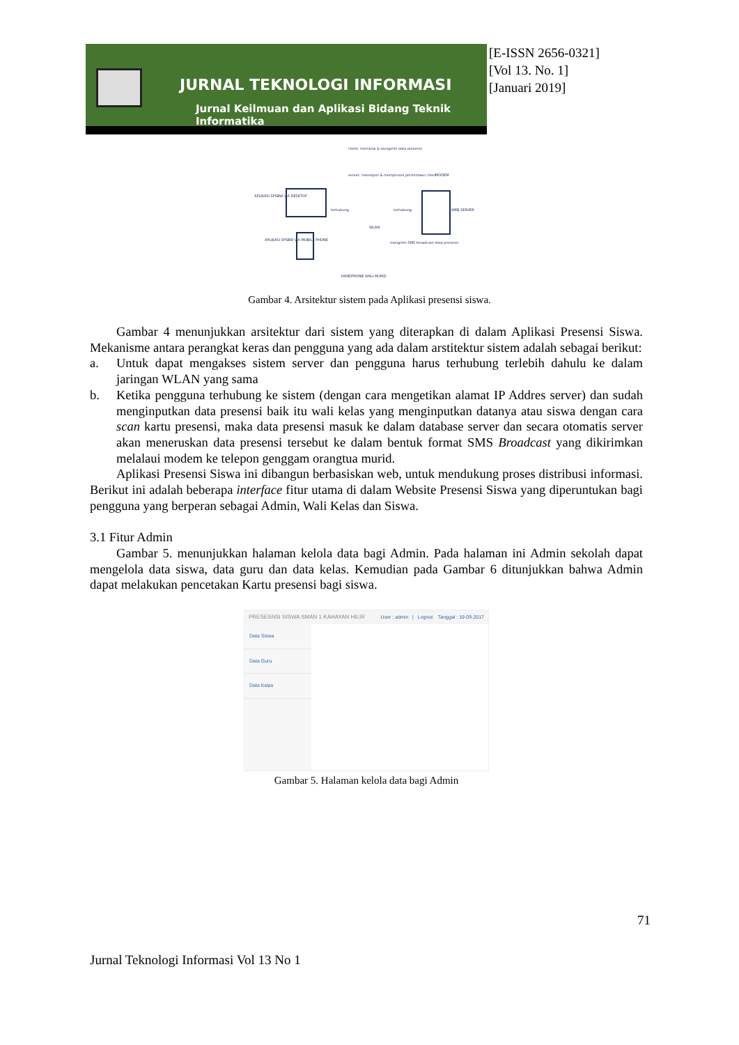JURNAL TEKNOLOGI INFORMASI
Jurnal Keilmuan dan Aplikasi Bidang Teknik Informatika
[E-ISSN 2656-0321]
[Vol 13. No. 1]
[Januari 2019]
client: meminta & mengirim data presensi
server: merespon & memproses permintaan client
MODEM
APLIKASI SPSBW VIA DESKTOP
terhubung terhubung WEB SERVER
WLAN
APLIKASI SPSBW VIA MOBILE PHONE
mengirim SMS broadcast data presensi
HANDPHONE WALI MURID
Gambar 4. Arsitektur sistem pada Aplikasi presensi siswa.
Gambar 4 menunjukkan arsitektur dari sistem yang diterapkan di dalam Aplikasi Presensi Siswa. Mekanisme antara perangkat keras dan pengguna yang ada dalam arstitektur sistem adalah sebagai berikut:
a. Untuk dapat mengakses sistem server dan pengguna harus terhubung terlebih dahulu ke dalam jaringan WLAN yang sama
b. Ketika pengguna terhubung ke sistem (dengan cara mengetikan alamat IP Addres server) dan sudah menginputkan data presensi baik itu wali kelas yang menginputkan datanya atau siswa dengan cara scan kartu presensi, maka data presensi masuk ke dalam database server dan secara otomatis server akan meneruskan data presensi tersebut ke dalam bentuk format SMS Broadcast yang dikirimkan melalaui modem ke telepon genggam orangtua murid.
Aplikasi Presensi Siswa ini dibangun berbasiskan web, untuk mendukung proses distribusi informasi. Berikut ini adalah beberapa interface fitur utama di dalam Website Presensi Siswa yang diperuntukan bagi pengguna yang berperan sebagai Admin, Wali Kelas dan Siswa.
3.1 Fitur Admin
Gambar 5. menunjukkan halaman kelola data bagi Admin. Pada halaman ini Admin sekolah dapat mengelola data siswa, data guru dan data kelas. Kemudian pada Gambar 6 ditunjukkan bahwa Admin dapat melakukan pencetakan Kartu presensi bagi siswa.
PRESESNSI SISWA SMAN 1 KAHAYAN HILIR User : admin | Logout Tanggal : 19-09-2017
Data Siswa
Data Guru
Data Kelas
Gambar 5. Halaman kelola data bagi Admin
71
Jurnal Teknologi Informasi Vol 13 No 1